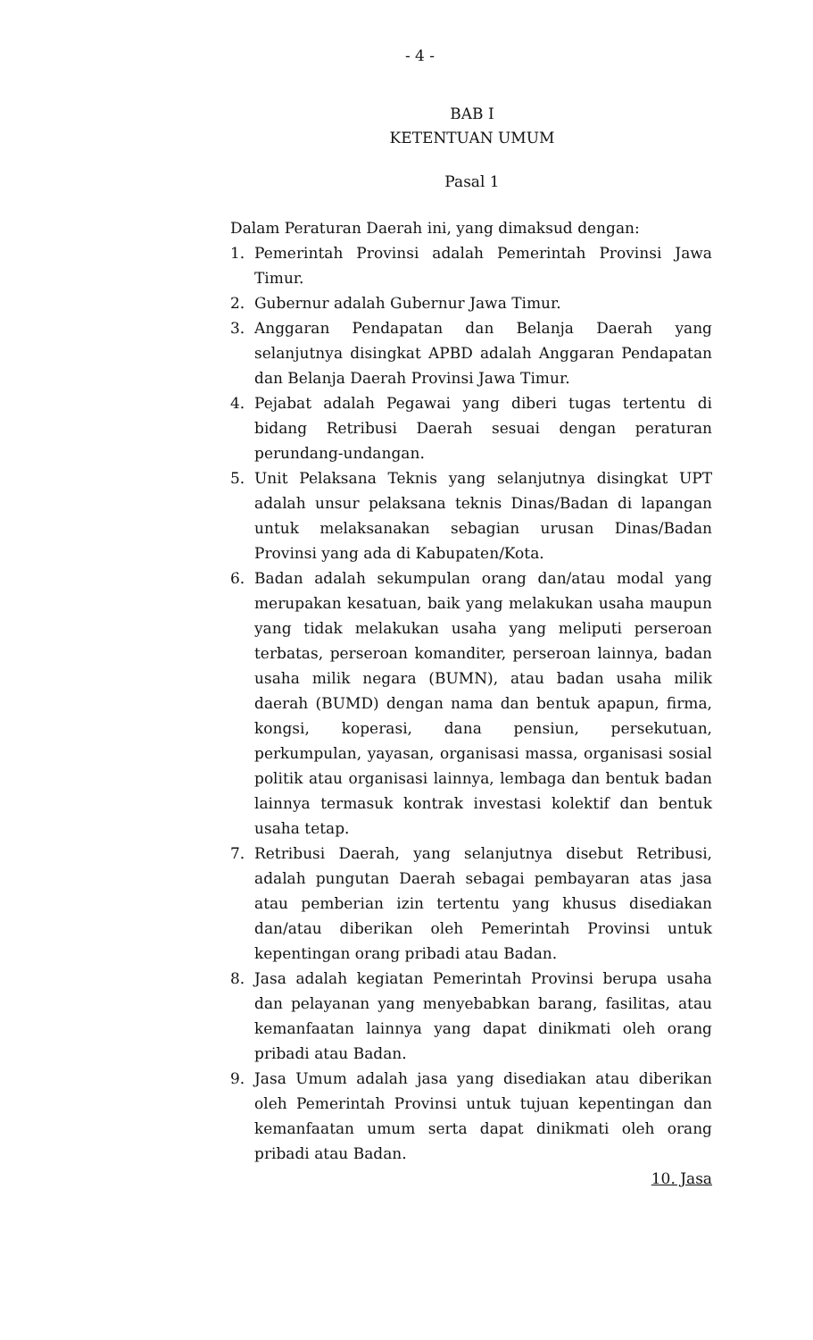- 4 -
BAB I
KETENTUAN UMUM
Pasal 1
Dalam Peraturan Daerah ini, yang dimaksud dengan:
1. Pemerintah Provinsi adalah Pemerintah Provinsi Jawa Timur.
2. Gubernur adalah Gubernur Jawa Timur.
3. Anggaran Pendapatan dan Belanja Daerah yang selanjutnya disingkat APBD adalah Anggaran Pendapatan dan Belanja Daerah Provinsi Jawa Timur.
4. Pejabat adalah Pegawai yang diberi tugas tertentu di bidang Retribusi Daerah sesuai dengan peraturan perundang-undangan.
5. Unit Pelaksana Teknis yang selanjutnya disingkat UPT adalah unsur pelaksana teknis Dinas/Badan di lapangan untuk melaksanakan sebagian urusan Dinas/Badan Provinsi yang ada di Kabupaten/Kota.
6. Badan adalah sekumpulan orang dan/atau modal yang merupakan kesatuan, baik yang melakukan usaha maupun yang tidak melakukan usaha yang meliputi perseroan terbatas, perseroan komanditer, perseroan lainnya, badan usaha milik negara (BUMN), atau badan usaha milik daerah (BUMD) dengan nama dan bentuk apapun, firma, kongsi, koperasi, dana pensiun, persekutuan, perkumpulan, yayasan, organisasi massa, organisasi sosial politik atau organisasi lainnya, lembaga dan bentuk badan lainnya termasuk kontrak investasi kolektif dan bentuk usaha tetap.
7. Retribusi Daerah, yang selanjutnya disebut Retribusi, adalah pungutan Daerah sebagai pembayaran atas jasa atau pemberian izin tertentu yang khusus disediakan dan/atau diberikan oleh Pemerintah Provinsi untuk kepentingan orang pribadi atau Badan.
8. Jasa adalah kegiatan Pemerintah Provinsi berupa usaha dan pelayanan yang menyebabkan barang, fasilitas, atau kemanfaatan lainnya yang dapat dinikmati oleh orang pribadi atau Badan.
9. Jasa Umum adalah jasa yang disediakan atau diberikan oleh Pemerintah Provinsi untuk tujuan kepentingan dan kemanfaatan umum serta dapat dinikmati oleh orang pribadi atau Badan.
10. Jasa